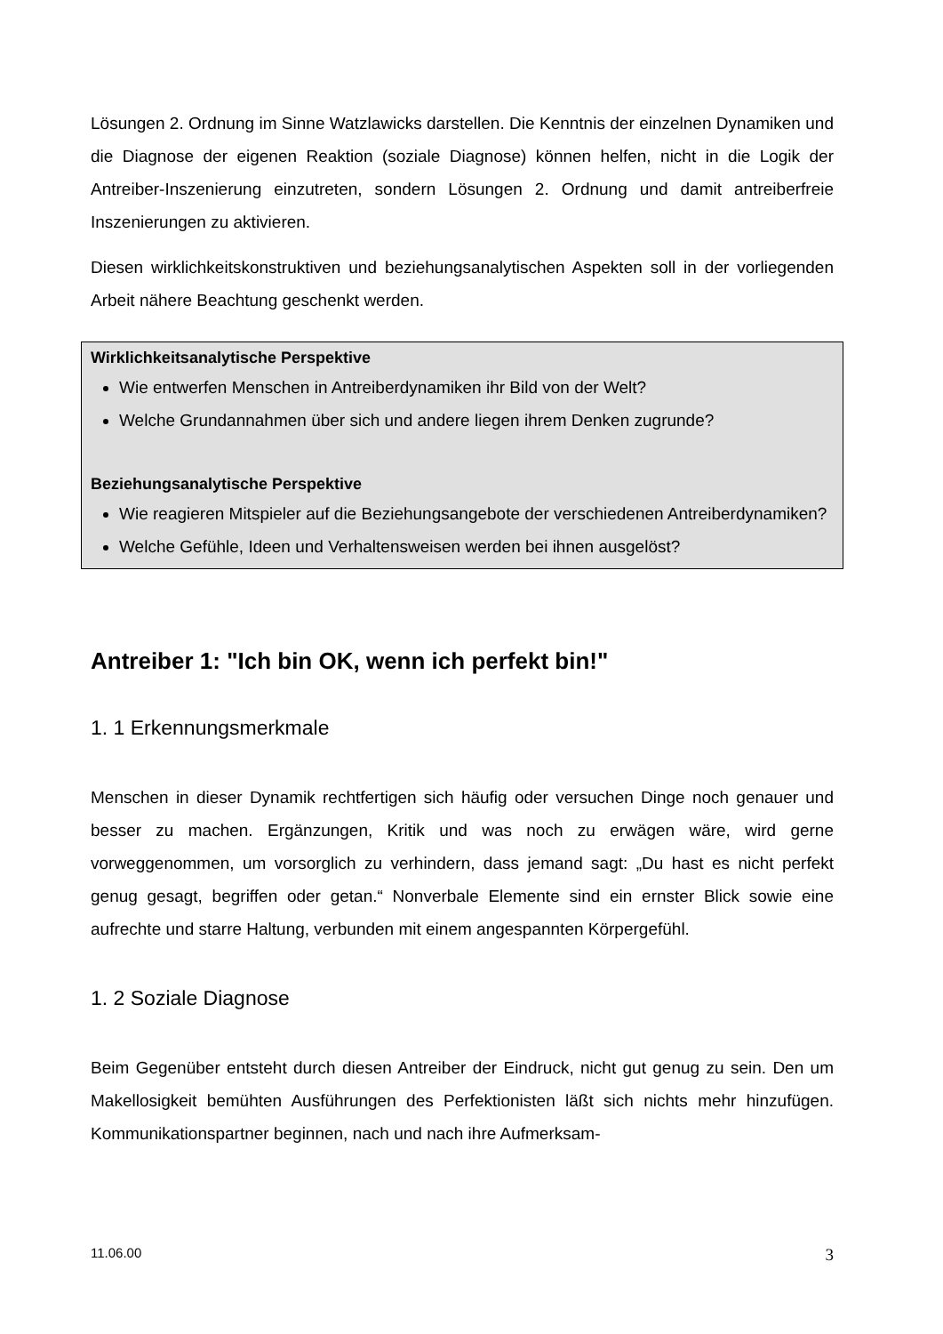Lösungen 2. Ordnung im Sinne Watzlawicks darstellen. Die Kenntnis der einzelnen Dynamiken und die Diagnose der eigenen Reaktion (soziale Diagnose) können helfen, nicht in die Logik der Antreiber-Inszenierung einzutreten, sondern Lösungen 2. Ordnung und damit antreiberfreie Inszenierungen zu aktivieren.
Diesen wirklichkeitskonstruktiven und beziehungsanalytischen Aspekten soll in der vorliegenden Arbeit nähere Beachtung geschenkt werden.
Wirklichkeitsanalytische Perspektive
Wie entwerfen Menschen in Antreiberdynamiken ihr Bild von der Welt?
Welche Grundannahmen über sich und andere liegen ihrem Denken zugrunde?
Beziehungsanalytische Perspektive
Wie reagieren Mitspieler auf die Beziehungsangebote der verschiedenen Antreiberdynamiken?
Welche Gefühle, Ideen und Verhaltensweisen werden bei ihnen ausgelöst?
Antreiber 1: "Ich bin OK, wenn ich perfekt bin!"
1. 1 Erkennungsmerkmale
Menschen in dieser Dynamik rechtfertigen sich häufig oder versuchen Dinge noch genauer und besser zu machen. Ergänzungen, Kritik und was noch zu erwägen wäre, wird gerne vorweggenommen, um vorsorglich zu verhindern, dass jemand sagt: „Du hast es nicht perfekt genug gesagt, begriffen oder getan.“ Nonverbale Elemente sind ein ernster Blick sowie eine aufrechte und starre Haltung, verbunden mit einem angespannten Körpergefühl.
1. 2 Soziale Diagnose
Beim Gegenüber entsteht durch diesen Antreiber der Eindruck, nicht gut genug zu sein. Den um Makellosigkeit bemühten Ausführungen des Perfektionisten läßt sich nichts mehr hinzufügen. Kommunikationspartner beginnen, nach und nach ihre Aufmerksam-
11.06.00 3